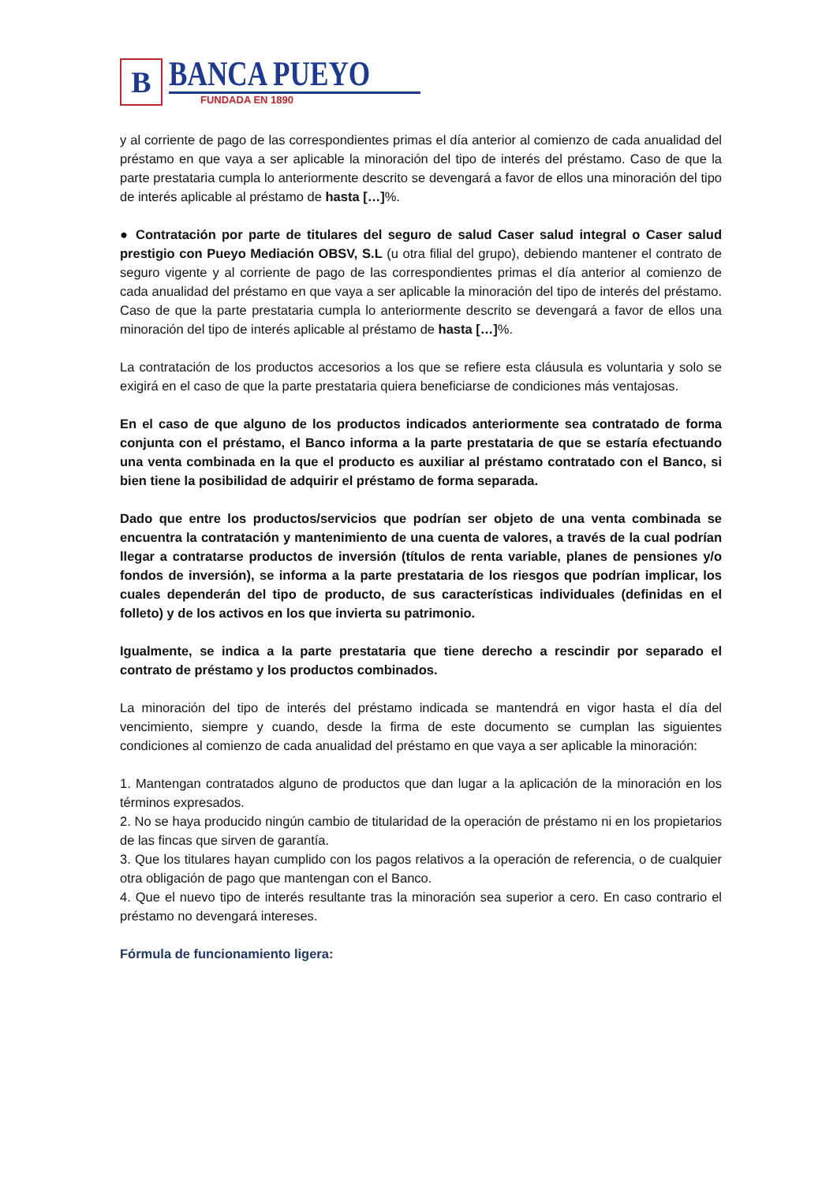B
BANCA PUEYO
FUNDADA EN 1890
y al corriente de pago de las correspondientes primas el día anterior al comienzo de cada anualidad del préstamo en que vaya a ser aplicable la minoración del tipo de interés del préstamo. Caso de que la parte prestataria cumpla lo anteriormente descrito se devengará a favor de ellos una minoración del tipo de interés aplicable al préstamo de hasta […]%.
● Contratación por parte de titulares del seguro de salud Caser salud integral o Caser salud prestigio con Pueyo Mediación OBSV, S.L (u otra filial del grupo), debiendo mantener el contrato de seguro vigente y al corriente de pago de las correspondientes primas el día anterior al comienzo de cada anualidad del préstamo en que vaya a ser aplicable la minoración del tipo de interés del préstamo. Caso de que la parte prestataria cumpla lo anteriormente descrito se devengará a favor de ellos una minoración del tipo de interés aplicable al préstamo de hasta […]%.
La contratación de los productos accesorios a los que se refiere esta cláusula es voluntaria y solo se exigirá en el caso de que la parte prestataria quiera beneficiarse de condiciones más ventajosas.
En el caso de que alguno de los productos indicados anteriormente sea contratado de forma conjunta con el préstamo, el Banco informa a la parte prestataria de que se estaría efectuando una venta combinada en la que el producto es auxiliar al préstamo contratado con el Banco, si bien tiene la posibilidad de adquirir el préstamo de forma separada.
Dado que entre los productos/servicios que podrían ser objeto de una venta combinada se encuentra la contratación y mantenimiento de una cuenta de valores, a través de la cual podrían llegar a contratarse productos de inversión (títulos de renta variable, planes de pensiones y/o fondos de inversión), se informa a la parte prestataria de los riesgos que podrían implicar, los cuales dependerán del tipo de producto, de sus características individuales (definidas en el folleto) y de los activos en los que invierta su patrimonio.
Igualmente, se indica a la parte prestataria que tiene derecho a rescindir por separado el contrato de préstamo y los productos combinados.
La minoración del tipo de interés del préstamo indicada se mantendrá en vigor hasta el día del vencimiento, siempre y cuando, desde la firma de este documento se cumplan las siguientes condiciones al comienzo de cada anualidad del préstamo en que vaya a ser aplicable la minoración:
1. Mantengan contratados alguno de productos que dan lugar a la aplicación de la minoración en los términos expresados.
2. No se haya producido ningún cambio de titularidad de la operación de préstamo ni en los propietarios de las fincas que sirven de garantía.
3. Que los titulares hayan cumplido con los pagos relativos a la operación de referencia, o de cualquier otra obligación de pago que mantengan con el Banco.
4. Que el nuevo tipo de interés resultante tras la minoración sea superior a cero. En caso contrario el préstamo no devengará intereses.
Fórmula de funcionamiento ligera: